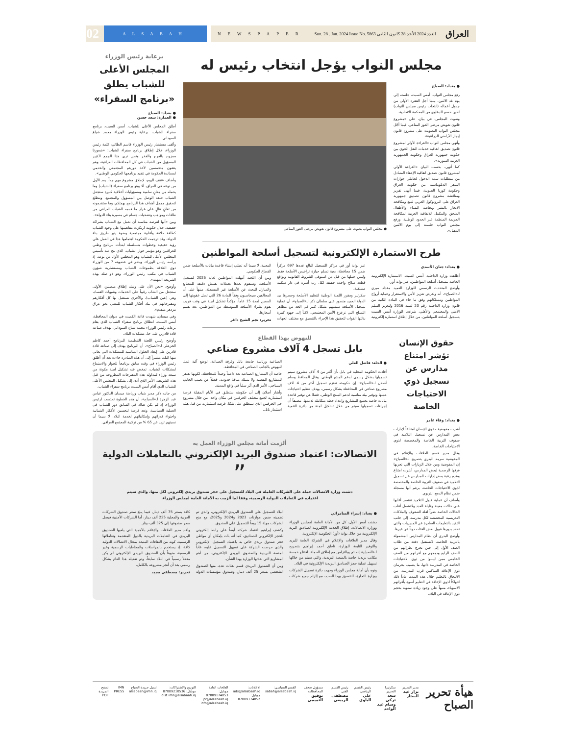02
ALSABAH
NEWSPAPER Sun. 28 . Jan. 2024 Issue No. 5863 العدد 2024 الأحد 28 كانون الثاني العراق
مجلس النواب يؤجل انتخاب رئيس له
● بغداد: الصباح
رفع مجلس النواب، أمس السبت، جلسته إلى يوم غد الاثنين، بينما أجل الفقرة الأولى من جدول أعماله (انتخاب رئيس مجلس النواب) لحين حسم الدعاوى من المحكمة الاتحادية.
وصوت المجلس، في بيان، على «مشروع قانون تعويض مرضى العوز المناعي، فيما أجّل مجلس النواب التصويت على مشروع قانون إيجار الأراضي الزراعية».
وأنهى مجلس النواب «القراءة الأولى لمشروع قانون تصديق اتفاقية خدمات النقل الجوي بين حكومة جمهورية العراق وحكومة الجمهورية العربية السورية».
كما أنهى، بحسب البيان «القراءة الأولى لمشروع قانون تصديق اتفاقية الإعفاء المتبادل من متطلبات سمة الدخول لحاملي جوازات السفر الدبلوماسية بين حكومة العراق وحكومة كوريا الجنوبية، فيما أنهى تقرير ومناقشة مشروع قانون تصديق جمهورية العراق على البروتوكول العربي لمنع ومكافحة الاتجار بالبشر وبخاصة النساء والأطفال الملحق والمكمل للاتفاقية العربية لمكافحة الجريمة المنظمة عبر الحدود الوطنية، ورفع مجلس النواب جلسته إلى يوم الاثنين المقبل».
● مجلس النواب يصوت على مشروع قانون تعويض مرضى العوز المناعي
طرح الاستمارة الإلكترونية لتسجيل أسلحة المواطنين
● بغداد: جنان الأسدي
أطلقت وزارة الداخلية، أمس السبت، الاستمارة الإلكترونية الخاصة بتسجيل أسلحة المواطنين، عبر بوابة أور.
وأوضح المتحدث الرسمي للوزارة العميد مقداد ميري لـ«الصباح»، أنه ولغرض تعزيز الأمن والاستقرار وحماية أرواح المواطنين وممتلكاتهم وفق ما جاء في المادة الثانية من قانون وزارة الداخلية رقم 20 لسنة 2016 ولتعزيز السلم الأمني والمجتمعي والأهلي، شرعت الوزارة أمس السبت بتسجيل أسلحة المواطنين، من خلال إطلاق استمارة إلكترونية عبر بوابة أور في مراكز التسجيل البالغ عددها 697 مركزاً ضمن 15 محافظة، بغية تسلم حيازة تراخيص الأسلحة فقط وليس حملها من قبل من استوفى الشروط القانونية وبواقع قطعة سلاح واحدة خفيفة لكل رب أسرة في دار سكنية مستقلة.
سكرتير ومقرر اللجنة الوطنية لتنظيم الأسلحة وحصرها بيد الدولة العميد منصور علي سلطان ذكر لـ«الصباح»، أن عملية تسجيل الأسلحة ستسهم بشكل كبير في الحد من مظاهر التسلح التي تزعزع الأمن المجتمعي، لافتاً إلى جهود كبيرة بذلتها القوات لتحقيق هذا الإجراء بالتنسيق مع مختلف الجهات المعنية، لا سيما أنه تطلب إنشاء قاعدة بيانات بالأسلحة ضمن القطاع الحكومي.
وبين أن اللجنة أمهلت المواطنين لغاية 2026 لتسجيل الأسلحة، وستقوم بعدها بحملات تفتيش دقيقة للمصانع والمنازل للبحث عن الأسلحة غير المسجلة، منبهاً على أن المخالفين سيحاسبون وفقاً للمادة 26 التي تصل عقوبتها إلى السجن لمدة 15 عاماً، مؤكداً تشكيل لجنة في وقت قريب تقوم بشراء الأسلحة المتوسطة من المواطنين، بعد تقييم أسعارها.
تحرير: نجم الشيخ داغر
حقوق الإنسان تؤشر امتناع مدارس عن تسجيل ذوي الاحتياجات الخاصة
● بغداد: وفاء عامر
أشرت مفوضية حقوق الإنسان امتناعاً لإدارات بعض المدارس عن تسجيل التلاميذ في صفوف التربية الخاصة والمخصصة لذوي الاحتياجات الخاصة.
وقال مدير قسم العلاقات والإعلام في المفوضية سرمد البدري بتصريح لـ«الصباح» إن المفوضية ومن خلال الزيارات التي تجريها فرقها الرصدية لبعض المدارس، أشرت امتناع وعدم رغبة بعض إدارات المدارس عن تسجيل التلاميذ في صفوف التربية الخاصة والمخصصة لذوي الاحتياجات الخاصة، برغم أنها مسجلة ضمن نظام الدمج التربوي.
وأضاف أن عملية قبول التلاميذ تقتصر أغلبها على حالات معينة وقليلة العدد ولاتشمل أغلب الحالات الخاصة نظراً لقلة الصفوف والملاكات التدريسية المخصصة لكل مدرسة، إلى جانب التقيد بالتعليمات الصادرة عن المديريات والتي تحدد بدورها قبول بعض الفئات دوناً عن غيرها.
وأوضح البدري أن نظام المدارس المشمولة بالتربية الخاصة، لاتستقبل دفعة من طلاب الصف الأول إلى حين تخرج نظرائهم من الصف الرابع ودمجهم مع أقرانهم من الصف الخامس ممن ليسوا من ذوي الاحتياجات الخاصة في المدرسة ذاتها، ما يتسبب بحرمان ذوي الإعاقة الساكنين قرب المدرسة، من الالتحاق بالتعليم خلال هذه المدة، عاداً ذلك انتهاكاً لذوي الإعاقة في التعليم أسوة بأقرانهم الأسوياء، منبهاً على وجود زيادة سنوية بحجم ذوي الإعاقة في البلاد.
للنهوض بهذا القطاع
بابل تسجل 4 آلاف مشروع صناعي
● الحلة: فاضل العلي
أفادت الحكومة المحلية في بابل بأن أكثر من 4 آلاف مشروع سيتم تسجيلها بشكل رسمي لدعم المنتج الوطني. وقال المحافظ وسام أصلان لـ«الصباح»: إن حكومته تعتزم تسجيل أكثر من 4 آلاف مشروع صناعي في المحافظة بشكل رسمي، بهدف تنظيم احتياجات عملها وتوفير بيئة مناسبة لدعم المنتج الوطني، فضلا عن توفير قاعدة بيانات خاصة بجميع المشاريع وإعداد خطة متكاملة لدعمها، مضيفاً أن إجراءات تسجيلها سيتم من خلال تشكيل لجنة من دائرة التنمية الصناعية ورئاسة جامعة بابل وغرفة الصناعة، لوضع آلية عمل للنهوض بالجانب الصناعي في المحافظة.
خاصة أن المشاريع الصناعية تعد داعماً وحيداً للمحافظة، لكونها تفتقر للمشاريع النفطية ولا تمتلك منافذ حدودية، فضلاً عن تغييب الجانب السياحي، الأمر الذي أثر سلباً في واقع المدينة.
وأشار أصلان إلى أن حكومته ستطلق في الأيام المقبلة فرصة استثمارية لجمع مختلف الحرفيين في مكان واحد، من خلال مشروع حي الحرفيين الذي سيطلق على شكل فرصة استثمارية من قبل هيئة استثمار بابل.
ألزمت أمانة مجلس الوزراء العمل به
الاتصالات: اعتماد صندوق البريد الإلكتروني بالتعاملات الدولية
”
دشنت وزارة الاتصالات حملة على الشركات العاملة في البلاد للتسجيل على حجز صندوق بريدي إلكتروني لكل منها، والذي سيتم اعتماده في التعاملات الدولية الرسمية، وفقا لما ألزمت به الأمانة العامة لمجلس الوزراء.
● بغداد: إسراء السامرائي
دشنت أمس الأول، كل من الأمانة العامة لمجلس الوزراء ووزارة الاتصالات، إطلاق الخدمة الإلكترونية لصناديق البريد الإلكترونية من خلال بوابة (أور) الحكومية الإلكترونية.
وقال مدير العلاقات والإعلام في الشركة العامة للبريد والتوفير التابعة للوزارة، ناطق أحمد إبراهيم بتصريح لـ«الصباح» إنه تم وبالتزامن مع إطلاق الحملة، افتتاح خمسة مكاتب بريدية خاصة بالمنصة البريدية، والتي سيتم من خلالها تسهيل عملية حجز الصناديق البريدية الإلكترونية في البلاد.
ونوه بأن أمانة مجلس الوزراء وجهت دائرة تسجيل الشركات بوزارة التجارة، للتنسيق بهذا الصدد، مع إلزام جميع شركات البلاد للتسجيل على الصندوق البريدي الإلكتروني، والذي تم تضمينه ضمن موازنات 2023 و2024 و2025، مع منح الشركات مهلة 15 يوماً للتسجيل على الصندوق.
وكشف إبراهيم اعتماد شركته أيضاً على رابط إلكتروني للحجز الإلكتروني للصناديق، كما أنه بات بإمكان أي مواطن حجز صندوق بريدي خاص به باعتماد التسجيل الإلكتروني والذي حرصت الشركة على تسهيل التسجيل عليه، عاداً المنصة البريدية والصندوق البريدي الإلكتروني، من أهم المشاريع التي نفذتها الوزارة بهذا الشأن.
وبين أن الصندوق البريدي قسم لفئات عدة، منها الصندوق الشخصي بسعر 25 ألف دينار، وصندوق مؤسسات الدولة كافة بسعر 75 ألف دينار، فيما يبلغ سعر صندوق الشركات العربية والمحلية 225 ألف دينار، أما الشركات الأجنبية فيصل سعر صندوقها إلى 325 ألف دينار.
وأفاد مدير العلاقات والإعلام بالأهمية التي يلعبها الصندوق البريدي في التعاملات البريدية بالدول المتقدمة وتعاملاتها الرسمية، كونه من الثقافات المتبعة بمجال الاتصالات الدولية كافة، إذ يستخدم بالمراسلات والمخاطبات الرسمية وغير الرسمية، منوهاً بأن الصندوق البريدي الإلكتروني لم يكن مفعلاً رسمياً في البلاد سابقاً، وتم تفعيله هذا العام بشكل رسمي بعد أن أنجز مشروعه بالكامل.
تحرير: مصطفى مجيد
برعاية رئيس الوزراء
المجلس الأعلى للشباب يطلق «برنامج السفراء»
● بغداد: الصباح
● العمارة: سعد حسن
أطلق المجلس الأعلى للشباب، أمس السبت، برنامج سفراء الشباب، برعاية رئيس الوزراء محمد شياع السوداني.
وألقى مستشار رئيس الوزراء قاسم الطائي، كلمة رئيس الوزراء، خلال إطلاق برنامج سفراء الشباب: «شعورنا ممزوج بالفرح والفخر ونحن نرى هذا الجمع الكبير المسؤول من الشباب في كل المحافظات العراقية، وهم يقفون متحمسين لأخذ دورهم المجتمعي والخدمي لمساندة الحكومة في تنفيذ برنامجها الحكومي الوطني».
وأضاف «نقف اليوم، لإطلاق مشروع مهم جداً، يعد الأول من نوعه في العراق، ألا وهو برنامج سفراء (الشباب) وما يحمله من معانٍ سامية ومسؤوليات أخلاقية كبيرة ستجعل الشباب حلقة الوصل بين المسؤول والمجتمع، ونتطلع لتحقيق مجمل أهداف هذا البرنامج بهمتكم، وما ستقدمونه من تفانٍ عالٍ على غرار ما قدمه الشباب العراقي من طاقات ومواهب وتضحيات جسام في مسيرة بناء الدولة».
وبين «أنها لفرصة مناسبة أن نعمل مع الشباب بشراكة حقيقية، خلال حكومة ارتكزت مفاهيمها على وجود الشباب كطاقة خلاقة وأغلبية مجتمعية وضوء ينير طريق بناء الدولة، وقد ترجمت الحكومة اهتمامها هذا في العمل على رؤية حقيقية وخطوات متسلسلة ابتدأت ببرنامج وطني للعراقيين وهو مؤتمر حوار الشباب، الذي نتج عنه تأسيس المجلس الأعلى للشباب وهو المجلس الأول من نوعه، إذ يرأسه رئيس الوزراء، ويضم في عضويته 7 من الوزراء ذوي العلاقة بطموحات الشباب ومستشارية شؤون الشباب في مكتب رئيس الوزراء، وهو ذو صلة بهذه الشريحة المهمة».
وأوضح، «نحن الآن على وشك إطلاق منصتين، الأولى ستجعل من الشاب رقيباً على الخدمات وشبهات الفساد، وهي (عين الشباب)، والأخرى نستقبل بها كل أفكارهم ومقترحاتهم في بنك أفكار الشباب للمضي نحو عراق مزدهر متقدم».
وفي ميسان، شهدت قاعة الكميت في ديوان المحافظة، أمس السبت، انطلاق برنامج سفراء الشباب الذي يقام برعاية رئيس الوزراء محمد شياع السوداني، بهدف صناعة قادة قادرين على حل مشكلات البلاد.
وأوضح رئيس اللجنة التنظيمية للبرنامج أحمد كاظم الخزعلي لـ«الصباح»، أن البرنامج يهدف إلى صناعة قادة قادرين على إيجاد الحلول المناسبة للمشكلات التي يعاني منها البلد، مشيراً إلى أن هذه المبادرة جاءت بعد أن أطلق رئيس الوزراء في وقت سابق برنامجاً للحوار والاستماع لمشكلات الشباب، تمخض عنه تشكيل لجنة مكونة من سبعة وزراء لمداولة هذه المقترحات المطروحة من قبل هذه الشريحة، الأمر الذي أدى إلى تشكيل المجلس الأعلى للشباب الذي أقام أمس السبت برنامج سفراء الشباب.
من جانبه ذكر مدير شباب ورياضة ميسان الدكتور عباس عبد الزهرة لـ«الصباح»، أن هذه الخطوة تحتسب لرئيس الوزراء، إذ لم يكن هناك في السابق دور للشباب في العملية السياسية، وتعد فرصة لتحسين الأفكار الشبابية واحتواء قدراتهم وإمكانياتهم لخدمة البلاد، لا سيما أن نسبتهم تزيد عن 65 % من تركيبة المجتمع العراقي.
هيأة تحرير الصباح
مدير التحرير
نزار عبد الستار
سكرتيرا التحرير
سعد تركي
وسام عبد الواحد
رئيس القسم الرياضي
علي الباوي
رئيس القسم الفني
مصطفى الربيعي
مسؤول صحف المحافظات
توفيق التميمي
القسم السياسي:
sabah@alsabaah.iq
الاعلانات:
ads@alsabaah.iq
موبايل:
07809174852
العلاقات العامة
موبايل: 07809174853
pr@alsabaah.iq
info@alsabaah.iq
التوزيع والاشتراكات:
موبايل: 07809210536
dist.imn@alsabaah.iq
ايميل جريدة الصباح
alsabaah@imn.iq
IMN PRESS تصفح الجريدة PDF